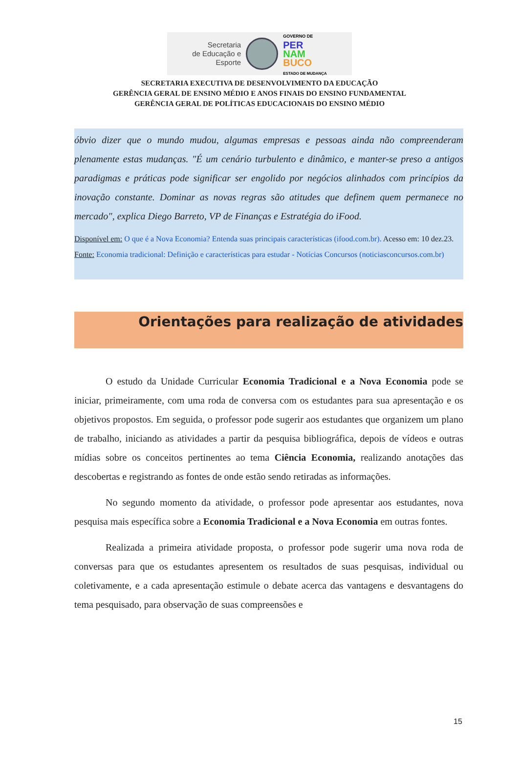Secretaria
de Educação e
Esporte
GOVERNO DE
PER
NAM
BUCO
ESTADO DE MUDANÇA
SECRETARIA EXECUTIVA DE DESENVOLVIMENTO DA EDUCAÇÃO
GERÊNCIA GERAL DE ENSINO MÉDIO E ANOS FINAIS DO ENSINO FUNDAMENTAL
GERÊNCIA GERAL DE POLÍTICAS EDUCACIONAIS DO ENSINO MÉDIO
óbvio dizer que o mundo mudou, algumas empresas e pessoas ainda não compreenderam plenamente estas mudanças. "É um cenário turbulento e dinâmico, e manter-se preso a antigos paradigmas e práticas pode significar ser engolido por negócios alinhados com princípios da inovação constante. Dominar as novas regras são atitudes que definem quem permanece no mercado", explica Diego Barreto, VP de Finanças e Estratégia do iFood.
Disponível em: O que é a Nova Economia? Entenda suas principais características (ifood.com.br). Acesso em: 10 dez.23.
Fonte: Economia tradicional: Definição e características para estudar - Notícias Concursos (noticiasconcursos.com.br)
Orientações para realização de atividades
O estudo da Unidade Curricular Economia Tradicional e a Nova Economia pode se iniciar, primeiramente, com uma roda de conversa com os estudantes para sua apresentação e os objetivos propostos. Em seguida, o professor pode sugerir aos estudantes que organizem um plano de trabalho, iniciando as atividades a partir da pesquisa bibliográfica, depois de vídeos e outras mídias sobre os conceitos pertinentes ao tema Ciência Economia, realizando anotações das descobertas e registrando as fontes de onde estão sendo retiradas as informações.
No segundo momento da atividade, o professor pode apresentar aos estudantes, nova pesquisa mais específica sobre a Economia Tradicional e a Nova Economia em outras fontes.
Realizada a primeira atividade proposta, o professor pode sugerir uma nova roda de conversas para que os estudantes apresentem os resultados de suas pesquisas, individual ou coletivamente, e a cada apresentação estimule o debate acerca das vantagens e desvantagens do tema pesquisado, para observação de suas compreensões e
15